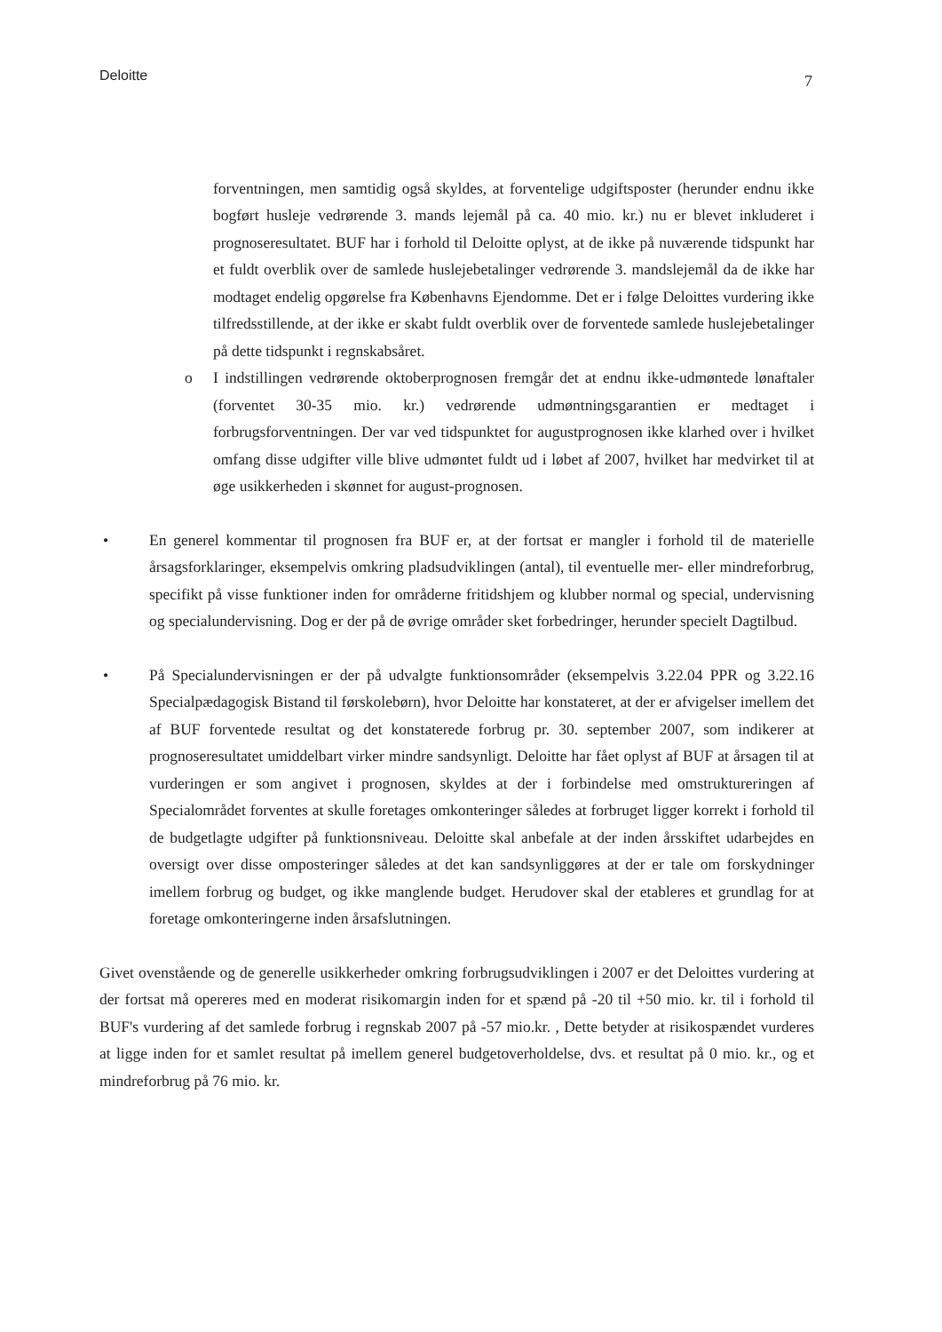Deloitte 7
forventningen, men samtidig også skyldes, at forventelige udgiftsposter (herunder endnu ikke bogført husleje vedrørende 3. mands lejemål på ca. 40 mio. kr.) nu er blevet inkluderet i prognoseresultatet. BUF har i forhold til Deloitte oplyst, at de ikke på nuværende tidspunkt har et fuldt overblik over de samlede huslejebetalinger vedrørende 3. mandslejemål da de ikke har modtaget endelig opgørelse fra Københavns Ejendomme. Det er i følge Deloittes vurdering ikke tilfredsstillende, at der ikke er skabt fuldt overblik over de forventede samlede huslejebetalinger på dette tidspunkt i regnskabsåret.
o I indstillingen vedrørende oktoberprognosen fremgår det at endnu ikke-udmøntede lønaftaler (forventet 30-35 mio. kr.) vedrørende udmøntningsgarantien er medtaget i forbrugsforventningen. Der var ved tidspunktet for augustprognosen ikke klarhed over i hvilket omfang disse udgifter ville blive udmøntet fuldt ud i løbet af 2007, hvilket har medvirket til at øge usikkerheden i skønnet for august-prognosen.
• En generel kommentar til prognosen fra BUF er, at der fortsat er mangler i forhold til de materielle årsagsforklaringer, eksempelvis omkring pladsudviklingen (antal), til eventuelle mer- eller mindreforbrug, specifikt på visse funktioner inden for områderne fritidshjem og klubber normal og special, undervisning og specialundervisning. Dog er der på de øvrige områder sket forbedringer, herunder specielt Dagtilbud.
• På Specialundervisningen er der på udvalgte funktionsområder (eksempelvis 3.22.04 PPR og 3.22.16 Specialpædagogisk Bistand til førskolebørn), hvor Deloitte har konstateret, at der er afvigelser imellem det af BUF forventede resultat og det konstaterede forbrug pr. 30. september 2007, som indikerer at prognoseresultatet umiddelbart virker mindre sandsynligt. Deloitte har fået oplyst af BUF at årsagen til at vurderingen er som angivet i prognosen, skyldes at der i forbindelse med omstruktureringen af Specialområdet forventes at skulle foretages omkonteringer således at forbruget ligger korrekt i forhold til de budgetlagte udgifter på funktionsniveau. Deloitte skal anbefale at der inden årsskiftet udarbejdes en oversigt over disse omposteringer således at det kan sandsynliggøres at der er tale om forskydninger imellem forbrug og budget, og ikke manglende budget. Herudover skal der etableres et grundlag for at foretage omkonteringerne inden årsafslutningen.
Givet ovenstående og de generelle usikkerheder omkring forbrugsudviklingen i 2007 er det Deloittes vurdering at der fortsat må opereres med en moderat risikomargin inden for et spænd på -20 til +50 mio. kr. til i forhold til BUF's vurdering af det samlede forbrug i regnskab 2007 på -57 mio.kr. , Dette betyder at risikospændet vurderes at ligge inden for et samlet resultat på imellem generel budgetoverholdelse, dvs. et resultat på 0 mio. kr., og et mindreforbrug på 76 mio. kr.